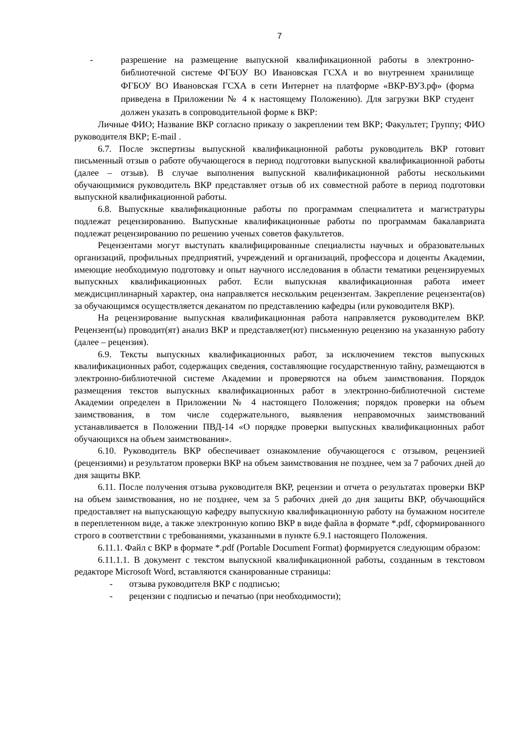7
- разрешение на размещение выпускной квалификационной работы в электронно-библиотечной системе ФГБОУ ВО Ивановская ГСХА и во внутреннем хранилище ФГБОУ ВО Ивановская ГСХА в сети Интернет на платформе «ВКР-ВУЗ.рф» (форма приведена в Приложении № 4 к настоящему Положению). Для загрузки ВКР студент должен указать в сопроводительной форме к ВКР:
Личные ФИО; Название ВКР согласно приказу о закреплении тем ВКР; Факультет; Группу; ФИО руководителя ВКР; E-mail .
6.7. После экспертизы выпускной квалификационной работы руководитель ВКР готовит письменный отзыв о работе обучающегося в период подготовки выпускной квалификационной работы (далее – отзыв). В случае выполнения выпускной квалификационной работы несколькими обучающимися руководитель ВКР представляет отзыв об их совместной работе в период подготовки выпускной квалификационной работы.
6.8. Выпускные квалификационные работы по программам специалитета и магистратуры подлежат рецензированию. Выпускные квалификационные работы по программам бакалавриата подлежат рецензированию по решению ученых советов факультетов.
Рецензентами могут выступать квалифицированные специалисты научных и образовательных организаций, профильных предприятий, учреждений и организаций, профессора и доценты Академии, имеющие необходимую подготовку и опыт научного исследования в области тематики рецензируемых выпускных квалификационных работ. Если выпускная квалификационная работа имеет междисциплинарный характер, она направляется нескольким рецензентам. Закрепление рецензента(ов) за обучающимся осуществляется деканатом по представлению кафедры (или руководителя ВКР).
На рецензирование выпускная квалификационная работа направляется руководителем ВКР. Рецензент(ы) проводит(ят) анализ ВКР и представляет(ют) письменную рецензию на указанную работу (далее – рецензия).
6.9. Тексты выпускных квалификационных работ, за исключением текстов выпускных квалификационных работ, содержащих сведения, составляющие государственную тайну, размещаются в электронно-библиотечной системе Академии и проверяются на объем заимствования. Порядок размещения текстов выпускных квалификационных работ в электронно-библиотечной системе Академии определен в Приложении № 4 настоящего Положения; порядок проверки на объем заимствования, в том числе содержательного, выявления неправомочных заимствований устанавливается в Положении ПВД-14 «О порядке проверки выпускных квалификационных работ обучающихся на объем заимствования».
6.10. Руководитель ВКР обеспечивает ознакомление обучающегося с отзывом, рецензией (рецензиями) и результатом проверки ВКР на объем заимствования не позднее, чем за 7 рабочих дней до дня защиты ВКР.
6.11. После получения отзыва руководителя ВКР, рецензии и отчета о результатах проверки ВКР на объем заимствования, но не позднее, чем за 5 рабочих дней до дня защиты ВКР, обучающийся предоставляет на выпускающую кафедру выпускную квалификационную работу на бумажном носителе в переплетенном виде, а также электронную копию ВКР в виде файла в формате *.pdf, сформированного строго в соответствии с требованиями, указанными в пункте 6.9.1 настоящего Положения.
6.11.1. Файл с ВКР в формате *.pdf (Portable Document Format) формируется следующим образом:
6.11.1.1. В документ с текстом выпускной квалификационной работы, созданным в текстовом редакторе Microsoft Word, вставляются сканированные страницы:
- отзыва руководителя ВКР с подписью;
- рецензии с подписью и печатью (при необходимости);